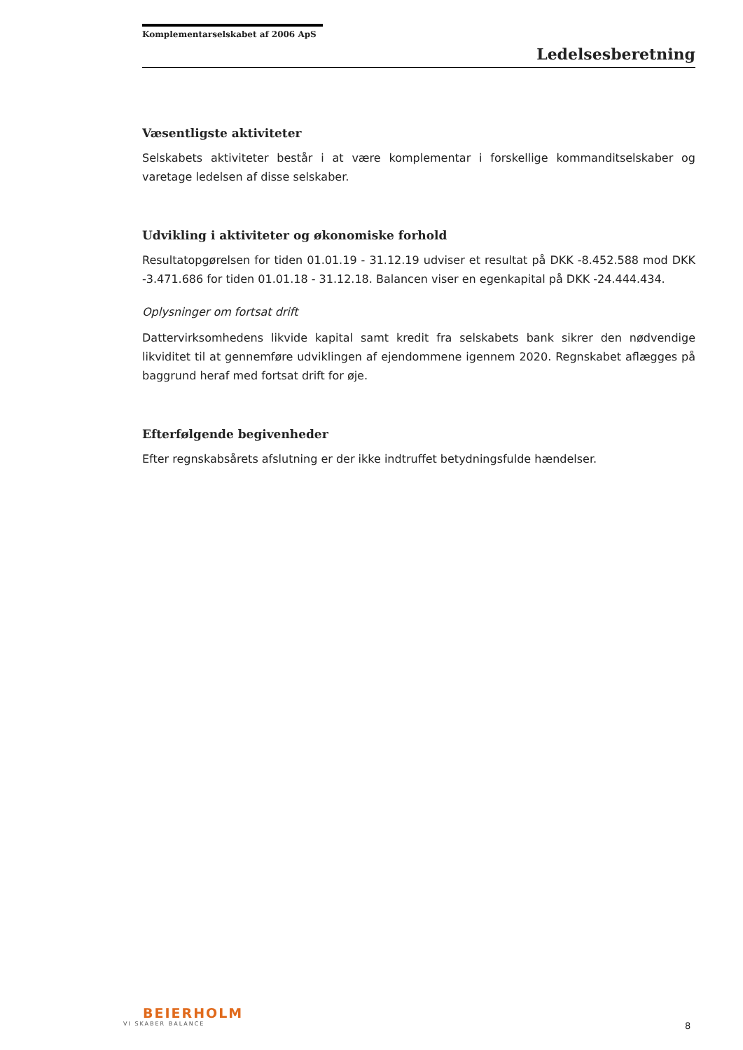Komplementarselskabet af 2006 ApS
Ledelsesberetning
Væsentligste aktiviteter
Selskabets aktiviteter består i at være komplementar i forskellige kommanditselskaber og varetage ledelsen af disse selskaber.
Udvikling i aktiviteter og økonomiske forhold
Resultatopgørelsen for tiden 01.01.19 - 31.12.19 udviser et resultat på DKK -8.452.588 mod DKK -3.471.686 for tiden 01.01.18 - 31.12.18. Balancen viser en egenkapital på DKK -24.444.434.
Oplysninger om fortsat drift
Dattervirksomhedens likvide kapital samt kredit fra selskabets bank sikrer den nødvendige likviditet til at gennemføre udviklingen af ejendommene igennem 2020. Regnskabet aflægges på baggrund heraf med fortsat drift for øje.
Efterfølgende begivenheder
Efter regnskabsårets afslutning er der ikke indtruffet betydningsfulde hændelser.
BEIERHOLM
VI SKABER BALANCE
8